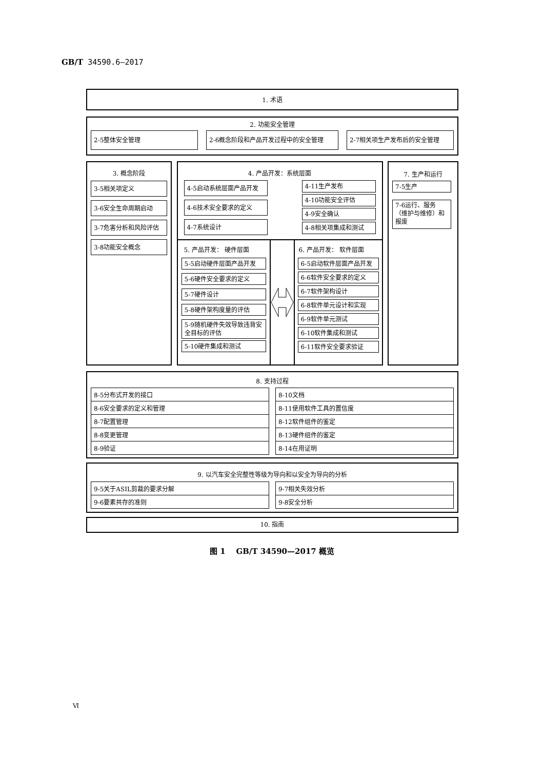GB/T 34590.6—2017
1. 术语
2. 功能安全管理
2-5整体安全管理 2-6概念阶段和产品开发过程中的安全管理 2-7相关项生产发布后的安全管理
3. 概念阶段
3-5相关项定义
3-6安全生命周期启动
3-7危害分析和风险评估
3-8功能安全概念
4. 产品开发：系统层面
4-5启动系统层面产品开发
4-6技术安全要求的定义
4-7系统设计
4-11生产发布
4-10功能安全评估
4-9安全确认
4-8相关项集成和测试
5. 产品开发： 硬件层面
5-5启动硬件层面产品开发
5-6硬件安全要求的定义
5-7硬件设计
5-8硬件架构度量的评估
5-9随机硬件失效导致违背安全目标的评估
5-10硬件集成和测试
6. 产品开发： 软件层面
6-5启动软件层面产品开发
6-6软件安全要求的定义
6-7软件架构设计
6-8软件单元设计和实现
6-9软件单元测试
6-10软件集成和测试
6-11软件安全要求验证
7. 生产和运行
7-5生产
7-6运行、服务（维护与维修）和报废
8. 支持过程
| 8-5分布式开发的接口 |
| 8-6安全要求的定义和管理 |
| 8-7配置管理 |
| 8-8变更管理 |
| 8-9验证 |
| 8-10文档 |
| 8-11使用软件工具的置信度 |
| 8-12软件组件的鉴定 |
| 8-13硬件组件的鉴定 |
| 8-14在用证明 |
9. 以汽车安全完整性等级为导向和以安全为导向的分析
| 9-5关于ASIL剪裁的要求分解 |
| 9-6要素共存的准则 |
| 9-7相关失效分析 |
| 9-8安全分析 |
10. 指南
图 1 GB/T 34590—2017 概览
Ⅵ